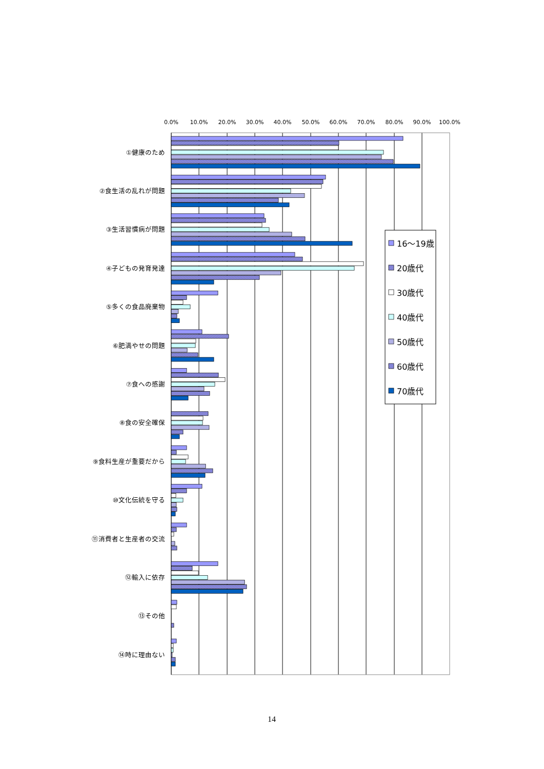0.0%
10.0%
20.0%
30.0%
40.0%
50.0%
60.0%
70.0%
80.0%
90.0%
100.0%
①健康のため
②食生活の乱れが問題
③生活習慣病が問題
④子どもの発育発達
⑤多くの食品廃棄物
⑥肥満やせの問題
⑦食への感謝
⑧食の安全確保
⑨食料生産が重要だから
⑩文化伝統を守る
⑪消費者と生産者の交流
⑫輸入に依存
⑬その他
⑭時に理由ない
16～19歳
20歳代
30歳代
40歳代
50歳代
60歳代
70歳代
14